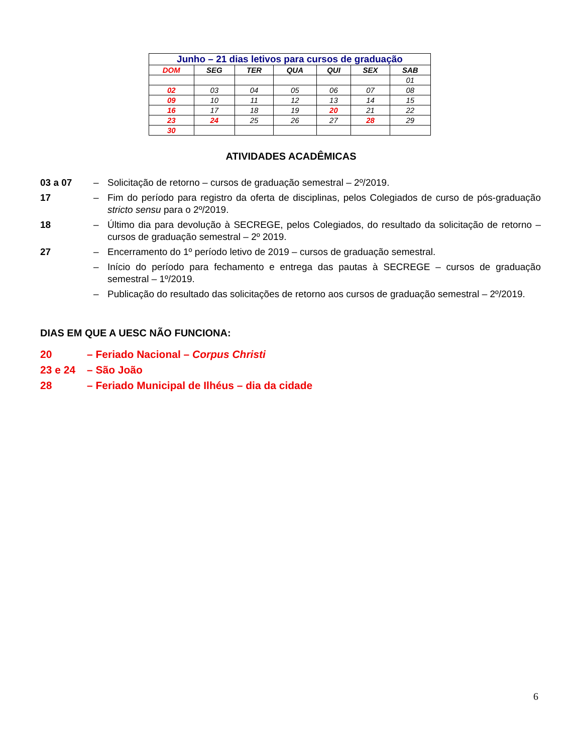| Junho – 21 dias letivos para cursos de graduação | | | | | | |
| DOM | SEG | TER | QUA | QUI | SEX | SAB |
| | | | | | | 01 |
| 02 | 03 | 04 | 05 | 06 | 07 | 08 |
| 09 | 10 | 11 | 12 | 13 | 14 | 15 |
| 16 | 17 | 18 | 19 | 20 | 21 | 22 |
| 23 | 24 | 25 | 26 | 27 | 28 | 29 |
| 30 | | | | | | |
ATIVIDADES ACADÊMICAS
03 a 07 – Solicitação de retorno – cursos de graduação semestral – 2º/2019.
17 – Fim do período para registro da oferta de disciplinas, pelos Colegiados de curso de pós-graduação stricto sensu para o 2º/2019.
18 – Último dia para devolução à SECREGE, pelos Colegiados, do resultado da solicitação de retorno – cursos de graduação semestral – 2º 2019.
27 – Encerramento do 1º período letivo de 2019 – cursos de graduação semestral.
– Início do período para fechamento e entrega das pautas à SECREGE – cursos de graduação semestral – 1º/2019.
– Publicação do resultado das solicitações de retorno aos cursos de graduação semestral – 2º/2019.
DIAS EM QUE A UESC NÃO FUNCIONA:
20 – Feriado Nacional – Corpus Christi
23 e 24 – São João
28 – Feriado Municipal de Ilhéus – dia da cidade
6